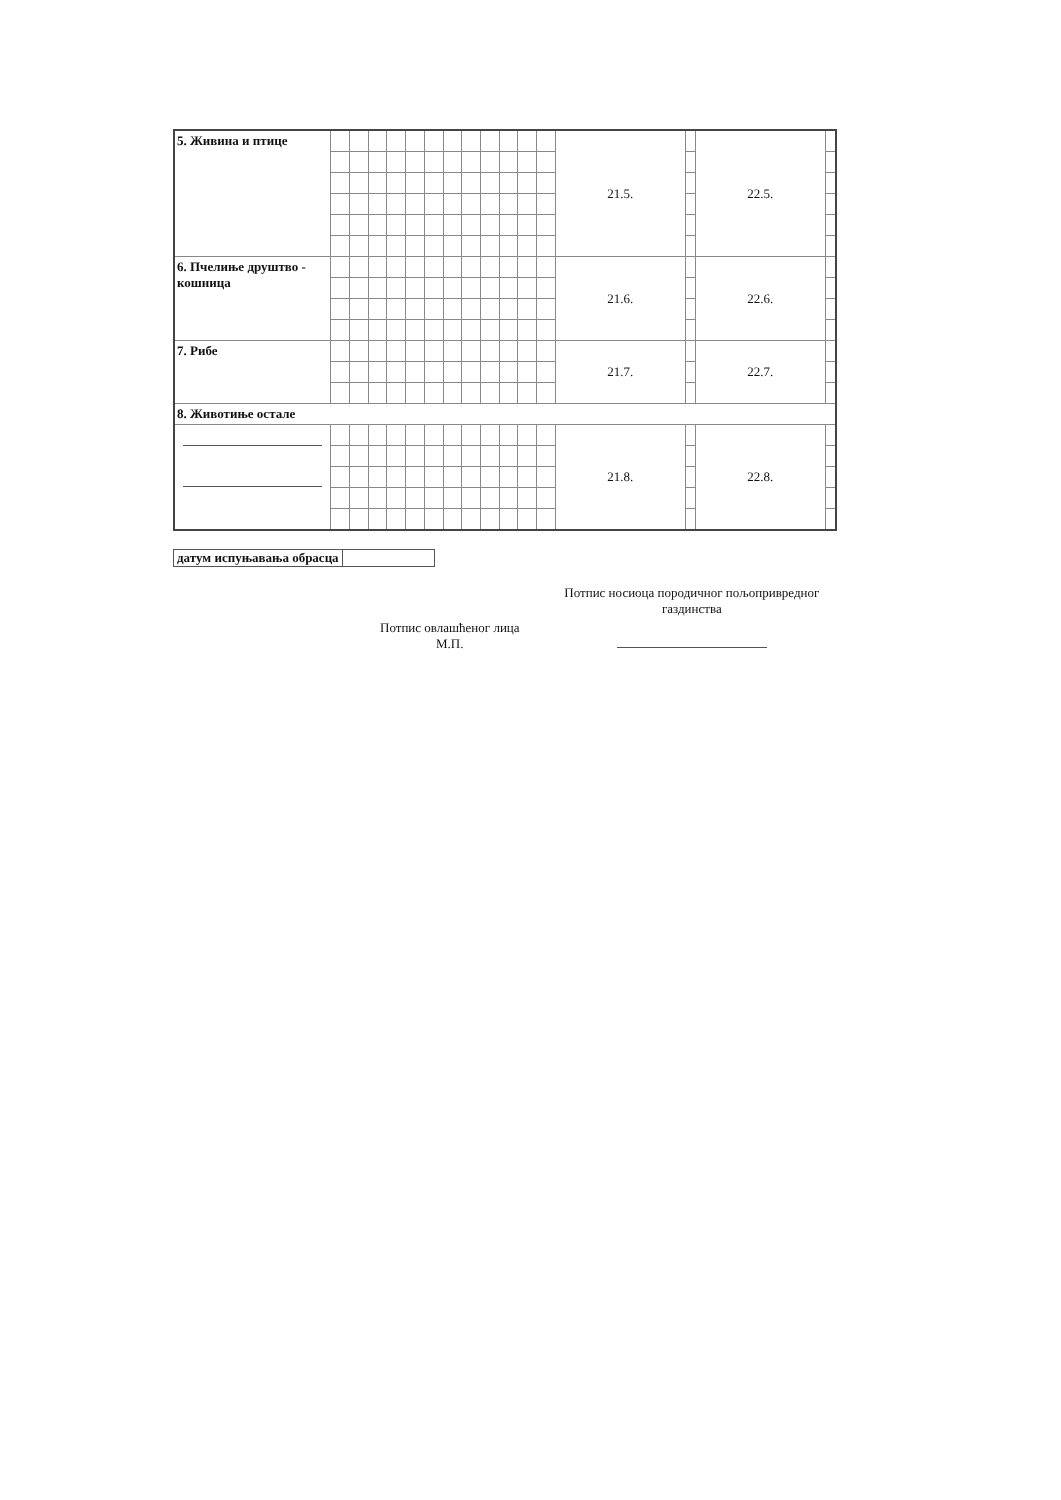| 5. Живина и птице | | | | | | | | | | | | | 21.5. | | 22.5. | |
| 6. Пчелиње друштво - кошница | | | | | | | | | | | | | 21.6. | | 22.6. | |
| 7. Рибе | | | | | | | | | | | | | 21.7. | | 22.7. | |
| 8. Животиње остале | | | | | | | | | | | | | | | | |
| | | | | | | | | | | | | | 21.8. | | 22.8. | |
| датум испуњавања обрасца | |
Потпис овлашћеног лица
М.П.
Потпис носиоца породичног пољопривредног газдинства